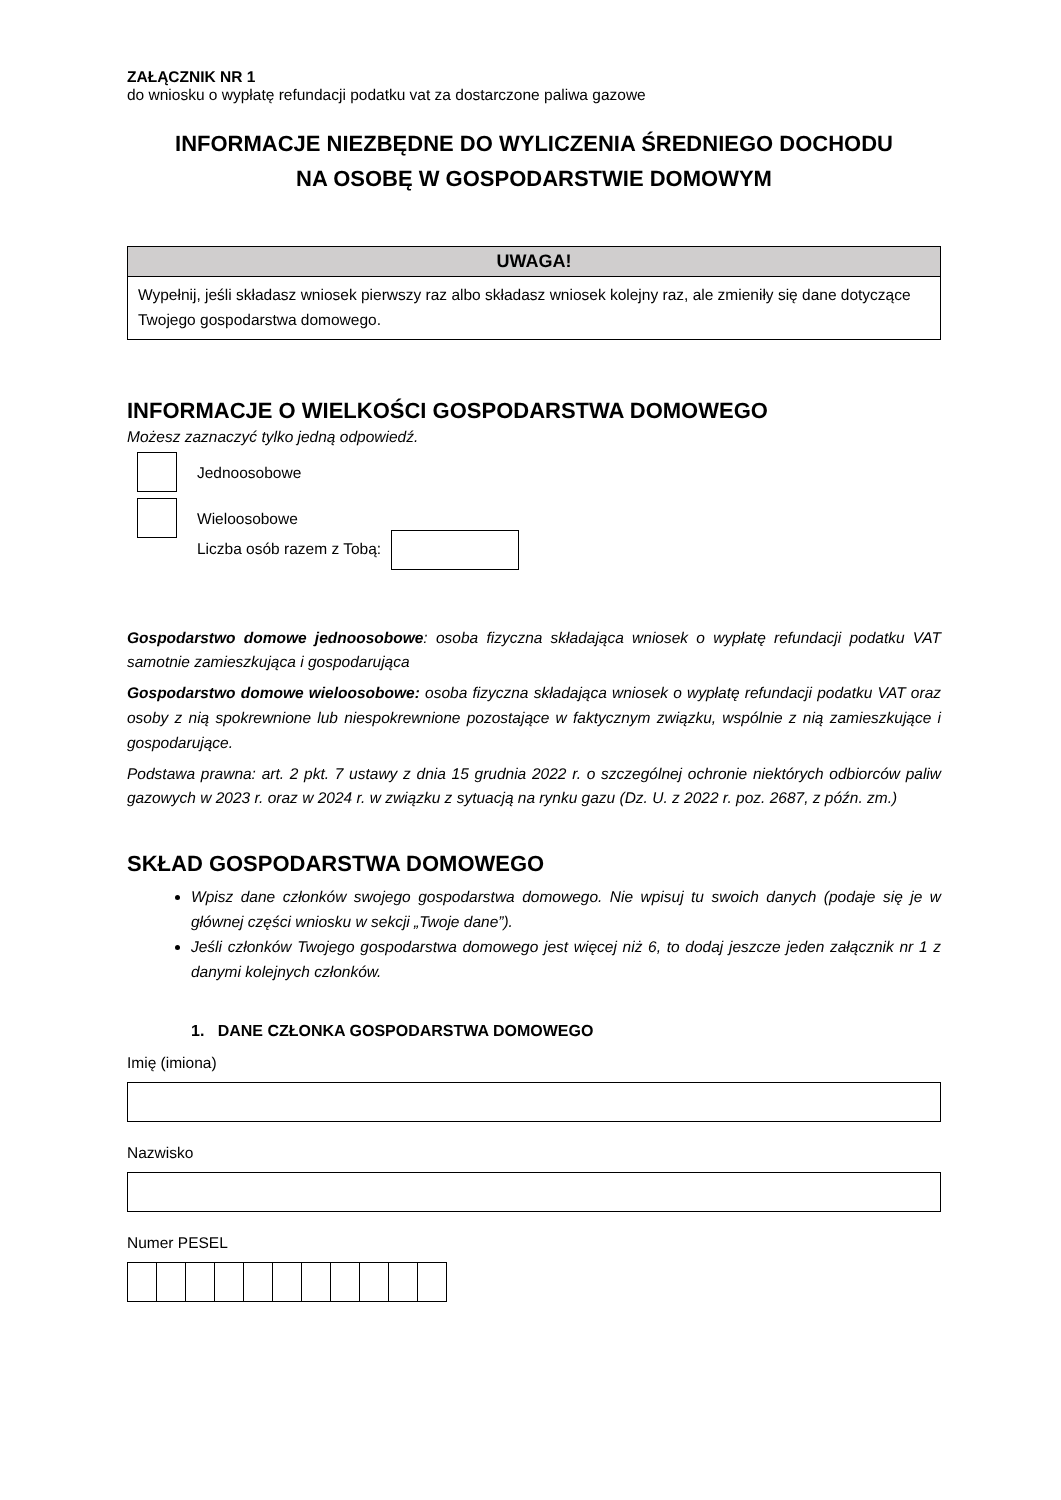ZAŁĄCZNIK NR 1
do wniosku o wypłatę refundacji podatku vat za dostarczone paliwa gazowe
INFORMACJE NIEZBĘDNE DO WYLICZENIA ŚREDNIEGO DOCHODU
NA OSOBĘ W GOSPODARSTWIE DOMOWYM
UWAGA!
Wypełnij, jeśli składasz wniosek pierwszy raz albo składasz wniosek kolejny raz, ale zmieniły się dane dotyczące Twojego gospodarstwa domowego.
INFORMACJE O WIELKOŚCI GOSPODARSTWA DOMOWEGO
Możesz zaznaczyć tylko jedną odpowiedź.
Jednoosobowe
Wieloosobowe
Liczba osób razem z Tobą:
Gospodarstwo domowe jednoosobowe: osoba fizyczna składająca wniosek o wypłatę refundacji podatku VAT samotnie zamieszkująca i gospodarująca
Gospodarstwo domowe wieloosobowe: osoba fizyczna składająca wniosek o wypłatę refundacji podatku VAT oraz osoby z nią spokrewnione lub niespokrewnione pozostające w faktycznym związku, wspólnie z nią zamieszkujące i gospodarujące.
Podstawa prawna: art. 2 pkt. 7 ustawy z dnia 15 grudnia 2022 r. o szczególnej ochronie niektórych odbiorców paliw gazowych w 2023 r. oraz w 2024 r. w związku z sytuacją na rynku gazu (Dz. U. z 2022 r. poz. 2687, z późn. zm.)
SKŁAD GOSPODARSTWA DOMOWEGO
Wpisz dane członków swojego gospodarstwa domowego. Nie wpisuj tu swoich danych (podaje się je w głównej części wniosku w sekcji „Twoje dane”).
Jeśli członków Twojego gospodarstwa domowego jest więcej niż 6, to dodaj jeszcze jeden załącznik nr 1 z danymi kolejnych członków.
1. DANE CZŁONKA GOSPODARSTWA DOMOWEGO
Imię (imiona)
Nazwisko
Numer PESEL